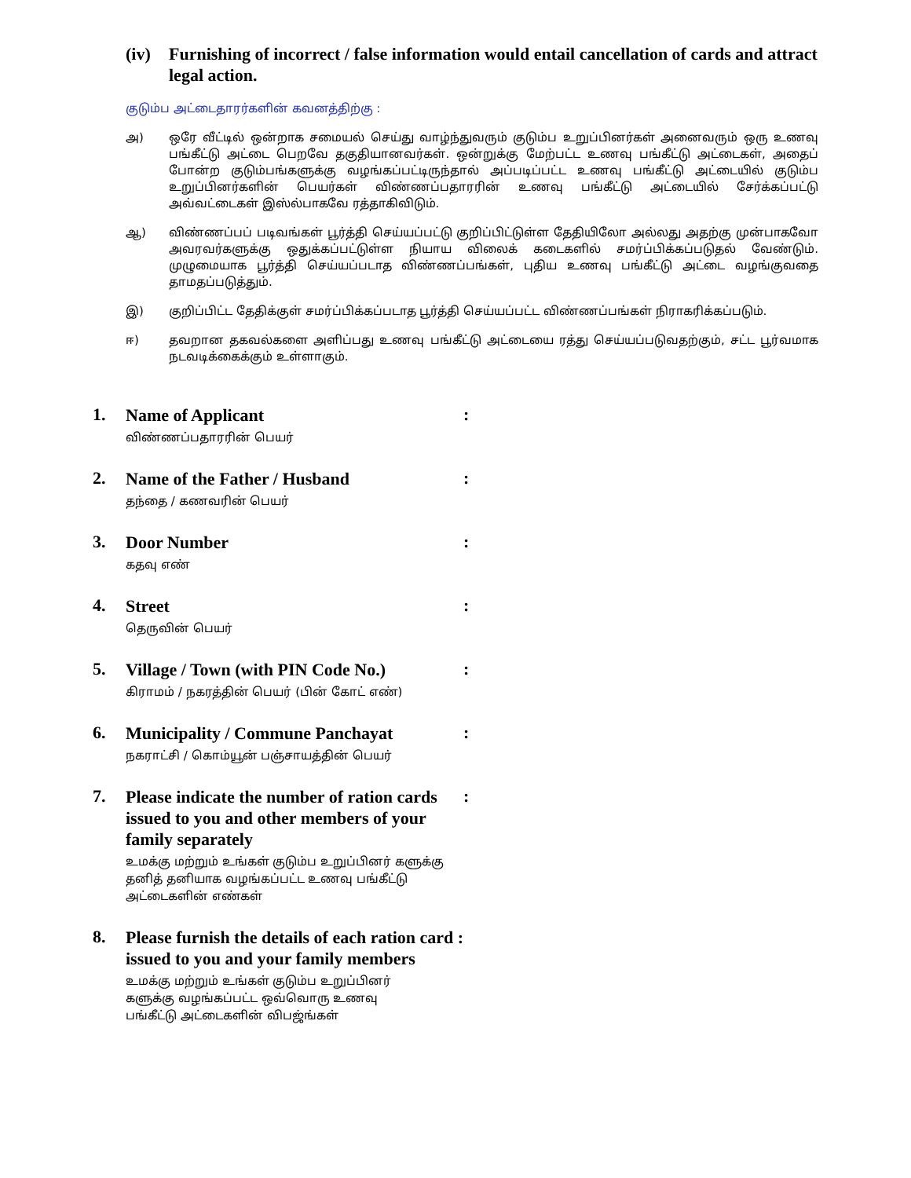(iv) Furnishing of incorrect / false information would entail cancellation of cards and attract legal action.
குடும்ப அட்டைதாரர்களின் கவனத்திற்கு :
அ) ஒரே வீட்டில் ஒன்றாக சமையல் செய்து வாழ்ந்துவரும் குடும்ப உறுப்பினர்கள் அனைவரும் ஒரு உணவு பங்கீட்டு அட்டை பெறவே தகுதியானவர்கள். ஒன்றுக்கு மேற்பட்ட உணவு பங்கீட்டு அட்டைகள், அதைப் போன்ற குடும்பங்களுக்கு வழங்கப்பட்டிருந்தால் அப்படிப்பட்ட உணவு பங்கீட்டு அட்டையில் குடும்ப உறுப்பினர்களின் பெயர்கள் விண்ணப்பதாரரின் உணவு பங்கீட்டு அட்டையில் சேர்க்கப்பட்டு அவ்வட்டைகள் இஸ்ல்பாகவே ரத்தாகிவிடும்.
ஆ) விண்ணப்பப் படிவங்கள் பூர்த்தி செய்யப்பட்டு குறிப்பிட்டுள்ள தேதியிலோ அல்லது அதற்கு முன்பாகவோ அவரவர்களுக்கு ஒதுக்கப்பட்டுள்ள நியாய விலைக் கடைகளில் சமர்ப்பிக்கப்படுதல் வேண்டும். முழுமையாக பூர்த்தி செய்யப்படாத விண்ணப்பங்கள், புதிய உணவு பங்கீட்டு அட்டை வழங்குவதை தாமதப்படுத்தும்.
இ) குறிப்பிட்ட தேதிக்குள் சமர்ப்பிக்கப்படாத பூர்த்தி செய்யப்பட்ட விண்ணப்பங்கள் நிராகரிக்கப்படும்.
ஈ) தவறான தகவல்களை அளிப்பது உணவு பங்கீட்டு அட்டையை ரத்து செய்யப்படுவதற்கும், சட்ட பூர்வமாக நடவடிக்கைக்கும் உள்ளாகும்.
1.
Name of Applicant
விண்ணப்பதாரரின் பெயர்
:
2.
Name of the Father / Husband
தந்தை / கணவரின் பெயர்
:
3.
Door Number
கதவு எண்
:
4.
Street
தெருவின் பெயர்
:
5.
Village / Town (with PIN Code No.)
கிராமம் / நகரத்தின் பெயர் (பின் கோட் எண்)
:
6.
Municipality / Commune Panchayat
நகராட்சி / கொம்யூன் பஞ்சாயத்தின் பெயர்
:
7.
Please indicate the number of ration cards issued to you and other members of your family separately
உமக்கு மற்றும் உங்கள் குடும்ப உறுப்பினர் களுக்கு தனித் தனியாக வழங்கப்பட்ட உணவு பங்கீட்டு அட்டைகளின் எண்கள்
:
8.
Please furnish the details of each ration card : issued to you and your family members
உமக்கு மற்றும் உங்கள் குடும்ப உறுப்பினர் களுக்கு வழங்கப்பட்ட ஒவ்வொரு உணவு பங்கீட்டு அட்டைகளின் விபஜ்ங்கள்